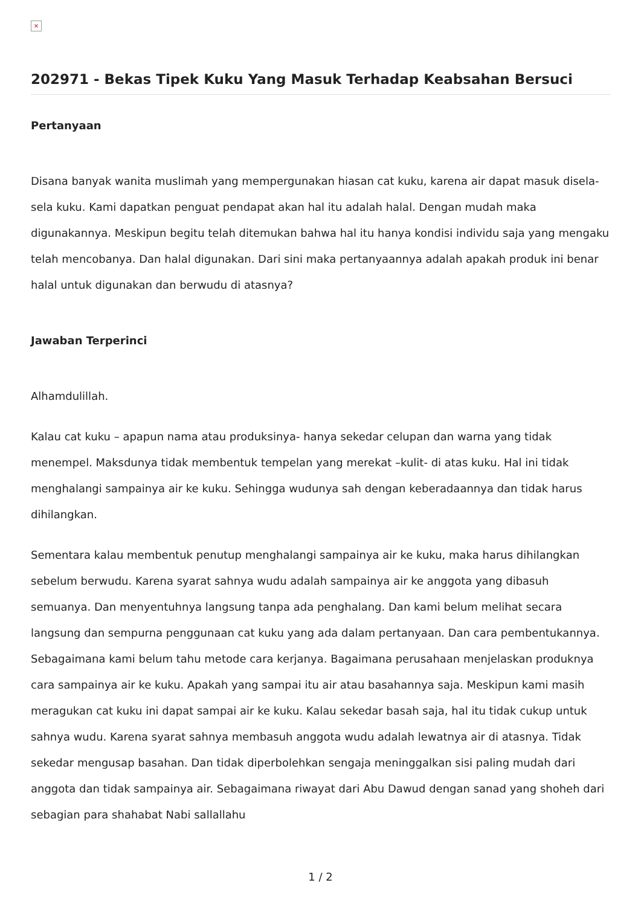×
202971 - Bekas Tipek Kuku Yang Masuk Terhadap Keabsahan Bersuci
Pertanyaan
Disana banyak wanita muslimah yang mempergunakan hiasan cat kuku, karena air dapat masuk disela-sela kuku. Kami dapatkan penguat pendapat akan hal itu adalah halal. Dengan mudah maka digunakannya. Meskipun begitu telah ditemukan bahwa hal itu hanya kondisi individu saja yang mengaku telah mencobanya. Dan halal digunakan. Dari sini maka pertanyaannya adalah apakah produk ini benar halal untuk digunakan dan berwudu di atasnya?
Jawaban Terperinci
Alhamdulillah.
Kalau cat kuku – apapun nama atau produksinya- hanya sekedar celupan dan warna yang tidak menempel. Maksdunya tidak membentuk tempelan yang merekat –kulit- di atas kuku. Hal ini tidak menghalangi sampainya air ke kuku. Sehingga wudunya sah dengan keberadaannya dan tidak harus dihilangkan.
Sementara kalau membentuk penutup menghalangi sampainya air ke kuku, maka harus dihilangkan sebelum berwudu. Karena syarat sahnya wudu adalah sampainya air ke anggota yang dibasuh semuanya. Dan menyentuhnya langsung tanpa ada penghalang. Dan kami belum melihat secara langsung dan sempurna penggunaan cat kuku yang ada dalam pertanyaan. Dan cara pembentukannya. Sebagaimana kami belum tahu metode cara kerjanya. Bagaimana perusahaan menjelaskan produknya cara sampainya air ke kuku. Apakah yang sampai itu air atau basahannya saja. Meskipun kami masih meragukan cat kuku ini dapat sampai air ke kuku. Kalau sekedar basah saja, hal itu tidak cukup untuk sahnya wudu. Karena syarat sahnya membasuh anggota wudu adalah lewatnya air di atasnya. Tidak sekedar mengusap basahan. Dan tidak diperbolehkan sengaja meninggalkan sisi paling mudah dari anggota dan tidak sampainya air. Sebagaimana riwayat dari Abu Dawud dengan sanad yang shoheh dari sebagian para shahabat Nabi sallallahu
1 / 2